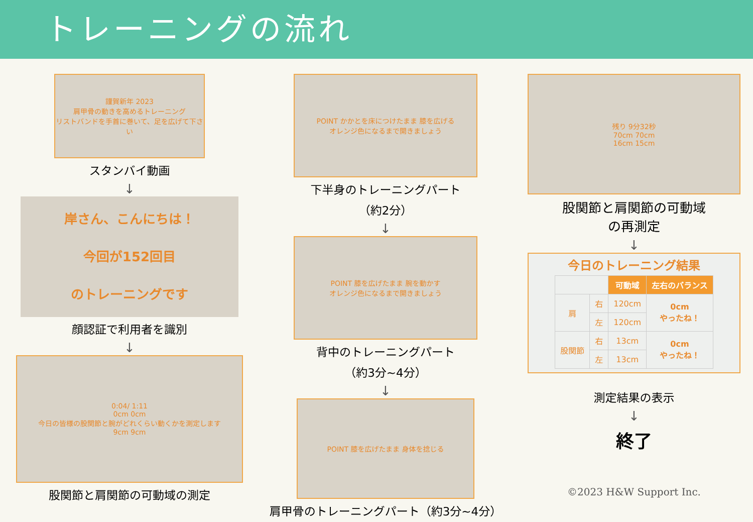トレーニングの流れ
謹賀新年 2023
肩甲骨の動きを高めるトレーニング
リストバンドを手首に巻いて、足を広げて下さい
スタンバイ動画
↓
岸さん、こんにちは！
今回が152回目
のトレーニングです
顔認証で利用者を識別
↓
0:04/ 1:11
0cm 0cm
今日の皆様の股関節と腕がどれくらい動くかを測定します
9cm 9cm
股関節と肩関節の可動域の測定
POINT かかとを床につけたまま 膝を広げる
オレンジ色になるまで開きましょう
下半身のトレーニングパート
（約2分）
↓
POINT 膝を広げたまま 腕を動かす
オレンジ色になるまで開きましょう
背中のトレーニングパート
（約3分~4分）
↓
POINT 膝を広げたまま 身体を捻じる
肩甲骨のトレーニングパート（約3分~4分）
残り 9分32秒
70cm 70cm
16cm 15cm
股関節と肩関節の可動域
の再測定
↓
今日のトレーニング結果
| | | 可動域 | 左右のバランス |
| --- | --- | --- | --- |
| 肩 | 右 | 120cm | 0cm やったね！ |
| | 左 | 120cm | |
| 股関節 | 右 | 13cm | 0cm やったね！ |
| | 左 | 13cm | |
測定結果の表示
↓
終了
©2023 H&W Support Inc.